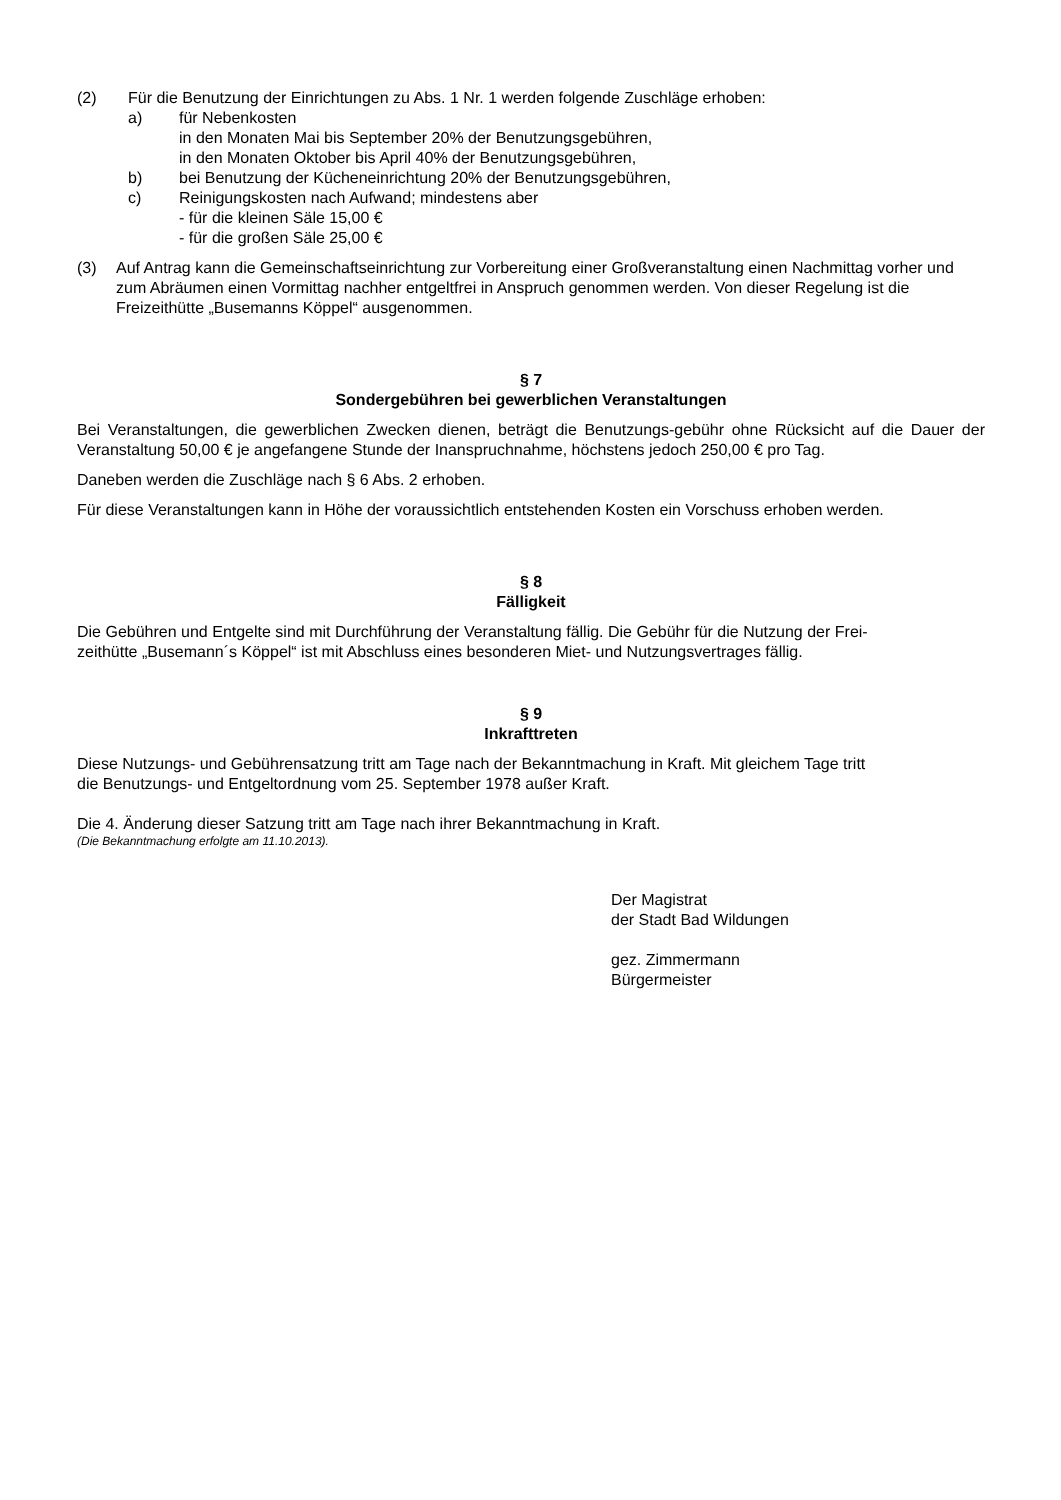(2) Für die Benutzung der Einrichtungen zu Abs. 1 Nr. 1 werden folgende Zuschläge erhoben:
a) für Nebenkosten
in den Monaten Mai bis September 20% der Benutzungsgebühren,
in den Monaten Oktober bis April 40% der Benutzungsgebühren,
b) bei Benutzung der Kücheneinrichtung 20% der Benutzungsgebühren,
c) Reinigungskosten nach Aufwand; mindestens aber
- für die kleinen Säle 15,00 €
- für die großen Säle 25,00 €
(3) Auf Antrag kann die Gemeinschaftseinrichtung zur Vorbereitung einer Großveranstaltung einen Nachmittag vorher und zum Abräumen einen Vormittag nachher entgeltfrei in Anspruch genommen werden. Von dieser Regelung ist die Freizeithütte „Busemanns Köppel“ ausgenommen.
§ 7
Sondergebühren bei gewerblichen Veranstaltungen
Bei Veranstaltungen, die gewerblichen Zwecken dienen, beträgt die Benutzungs-gebühr ohne Rücksicht auf die Dauer der Veranstaltung 50,00 € je angefangene Stunde der Inanspruchnahme, höchstens jedoch 250,00 € pro Tag.
Daneben werden die Zuschläge nach § 6 Abs. 2 erhoben.
Für diese Veranstaltungen kann in Höhe der voraussichtlich entstehenden Kosten ein Vorschuss erhoben werden.
§ 8
Fälligkeit
Die Gebühren und Entgelte sind mit Durchführung der Veranstaltung fällig. Die Gebühr für die Nutzung der Frei-
zeithütte „Busemann´s Köppel“ ist mit Abschluss eines besonderen Miet- und Nutzungsvertrages fällig.
§ 9
Inkrafttreten
Diese Nutzungs- und Gebührensatzung tritt am Tage nach der Bekanntmachung in Kraft. Mit gleichem Tage tritt
die Benutzungs- und Entgeltordnung vom 25. September 1978 außer Kraft.
Die 4. Änderung dieser Satzung tritt am Tage nach ihrer Bekanntmachung in Kraft.
(Die Bekanntmachung erfolgte am 11.10.2013).
Der Magistrat
der Stadt Bad Wildungen
gez. Zimmermann
Bürgermeister